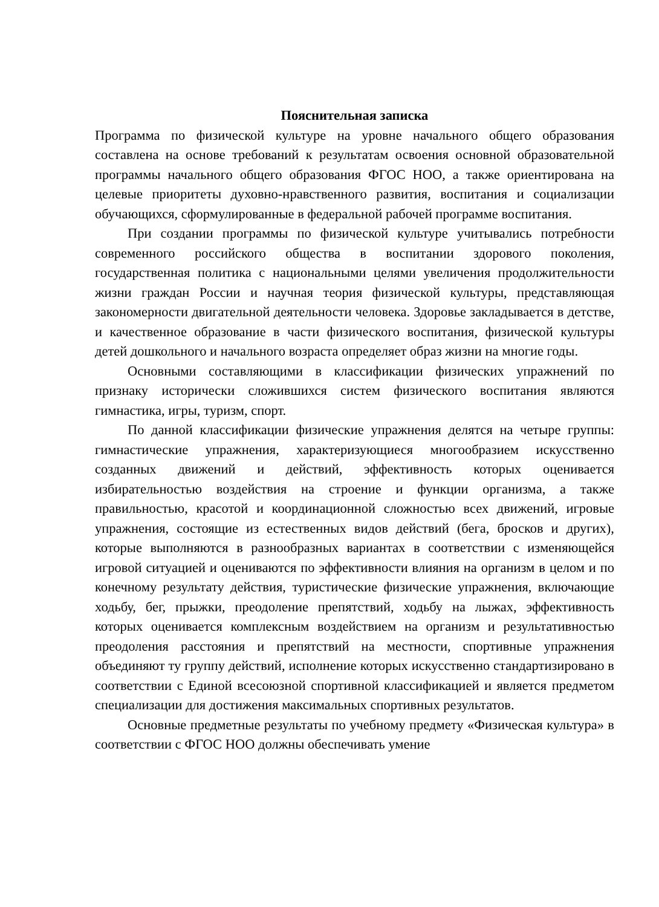Пояснительная записка
Программа по физической культуре на уровне начального общего образования составлена на основе требований к результатам освоения основной образовательной программы начального общего образования ФГОС НОО, а также ориентирована на целевые приоритеты духовно-нравственного развития, воспитания и социализации обучающихся, сформулированные в федеральной рабочей программе воспитания.
При создании программы по физической культуре учитывались потребности современного российского общества в воспитании здорового поколения, государственная политика с национальными целями увеличения продолжительности жизни граждан России и научная теория физической культуры, представляющая закономерности двигательной деятельности человека. Здоровье закладывается в детстве, и качественное образование в части физического воспитания, физической культуры детей дошкольного и начального возраста определяет образ жизни на многие годы.
Основными составляющими в классификации физических упражнений по признаку исторически сложившихся систем физического воспитания являются гимнастика, игры, туризм, спорт.
По данной классификации физические упражнения делятся на четыре группы: гимнастические упражнения, характеризующиеся многообразием искусственно созданных движений и действий, эффективность которых оценивается избирательностью воздействия на строение и функции организма, а также правильностью, красотой и координационной сложностью всех движений, игровые упражнения, состоящие из естественных видов действий (бега, бросков и других), которые выполняются в разнообразных вариантах в соответствии с изменяющейся игровой ситуацией и оцениваются по эффективности влияния на организм в целом и по конечному результату действия, туристические физические упражнения, включающие ходьбу, бег, прыжки, преодоление препятствий, ходьбу на лыжах, эффективность которых оценивается комплексным воздействием на организм и результативностью преодоления расстояния и препятствий на местности, спортивные упражнения объединяют ту группу действий, исполнение которых искусственно стандартизировано в соответствии с Единой всесоюзной спортивной классификацией и является предметом специализации для достижения максимальных спортивных результатов.
Основные предметные результаты по учебному предмету «Физическая культура» в соответствии с ФГОС НОО должны обеспечивать умение